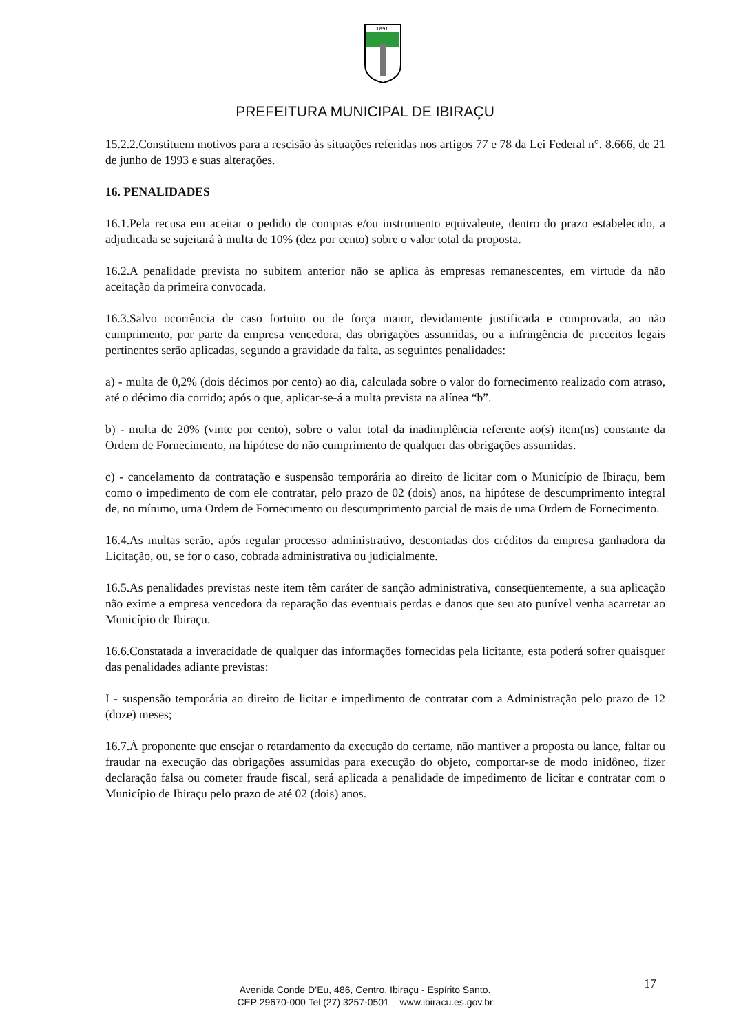1891
PREFEITURA MUNICIPAL DE IBIRAÇU
15.2.2.Constituem motivos para a rescisão às situações referidas nos artigos 77 e 78 da Lei Federal n°. 8.666, de 21 de junho de 1993 e suas alterações.
16. PENALIDADES
16.1.Pela recusa em aceitar o pedido de compras e/ou instrumento equivalente, dentro do prazo estabelecido, a adjudicada se sujeitará à multa de 10% (dez por cento) sobre o valor total da proposta.
16.2.A penalidade prevista no subitem anterior não se aplica às empresas remanescentes, em virtude da não aceitação da primeira convocada.
16.3.Salvo ocorrência de caso fortuito ou de força maior, devidamente justificada e comprovada, ao não cumprimento, por parte da empresa vencedora, das obrigações assumidas, ou a infringência de preceitos legais pertinentes serão aplicadas, segundo a gravidade da falta, as seguintes penalidades:
a) - multa de 0,2% (dois décimos por cento) ao dia, calculada sobre o valor do fornecimento realizado com atraso, até o décimo dia corrido; após o que, aplicar-se-á a multa prevista na alínea “b”.
b) - multa de 20% (vinte por cento), sobre o valor total da inadimplência referente ao(s) item(ns) constante da Ordem de Fornecimento, na hipótese do não cumprimento de qualquer das obrigações assumidas.
c) - cancelamento da contratação e suspensão temporária ao direito de licitar com o Município de Ibiraçu, bem como o impedimento de com ele contratar, pelo prazo de 02 (dois) anos, na hipótese de descumprimento integral de, no mínimo, uma Ordem de Fornecimento ou descumprimento parcial de mais de uma Ordem de Fornecimento.
16.4.As multas serão, após regular processo administrativo, descontadas dos créditos da empresa ganhadora da Licitação, ou, se for o caso, cobrada administrativa ou judicialmente.
16.5.As penalidades previstas neste item têm caráter de sanção administrativa, conseqüentemente, a sua aplicação não exime a empresa vencedora da reparação das eventuais perdas e danos que seu ato punível venha acarretar ao Município de Ibiraçu.
16.6.Constatada a inveracidade de qualquer das informações fornecidas pela licitante, esta poderá sofrer quaisquer das penalidades adiante previstas:
I - suspensão temporária ao direito de licitar e impedimento de contratar com a Administração pelo prazo de 12 (doze) meses;
16.7.À proponente que ensejar o retardamento da execução do certame, não mantiver a proposta ou lance, faltar ou fraudar na execução das obrigações assumidas para execução do objeto, comportar-se de modo inidôneo, fizer declaração falsa ou cometer fraude fiscal, será aplicada a penalidade de impedimento de licitar e contratar com o Município de Ibiraçu pelo prazo de até 02 (dois) anos.
Avenida Conde D’Eu, 486, Centro, Ibiraçu - Espírito Santo.
CEP 29670-000 Tel (27) 3257-0501 – www.ibiracu.es.gov.br
17